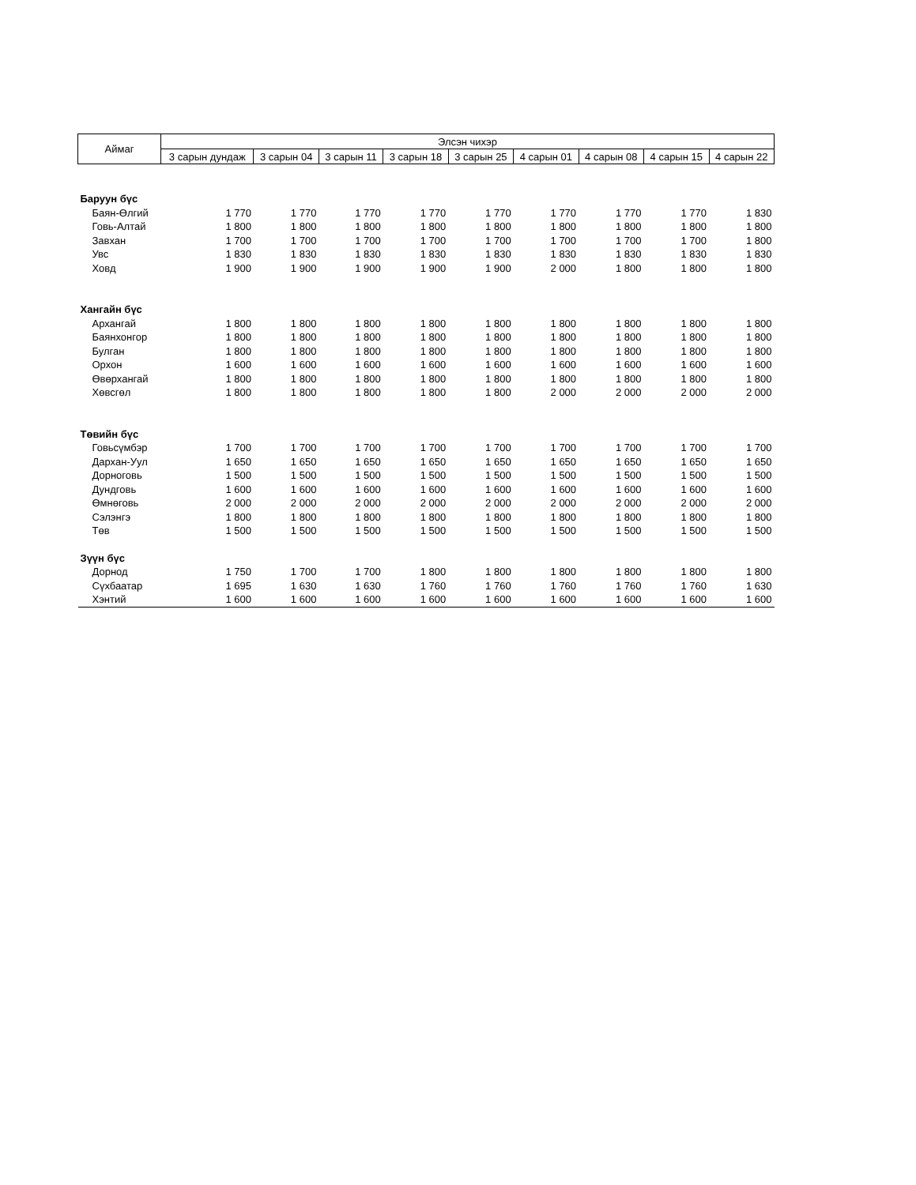| Аймаг | Элсэн чихэр | | | | | | | | |
| --- | --- | --- | --- | --- | --- | --- | --- | --- | --- |
| | 3 сарын дундаж | 3 сарын 04 | 3 сарын 11 | 3 сарын 18 | 3 сарын 25 | 4 сарын 01 | 4 сарын 08 | 4 сарын 15 | 4 сарын 22 |
| Баруун бүс | | | | | | | | | |
| Баян-Өлгий | 1 770 | 1 770 | 1 770 | 1 770 | 1 770 | 1 770 | 1 770 | 1 770 | 1 830 |
| Говь-Алтай | 1 800 | 1 800 | 1 800 | 1 800 | 1 800 | 1 800 | 1 800 | 1 800 | 1 800 |
| Завхан | 1 700 | 1 700 | 1 700 | 1 700 | 1 700 | 1 700 | 1 700 | 1 700 | 1 800 |
| Увс | 1 830 | 1 830 | 1 830 | 1 830 | 1 830 | 1 830 | 1 830 | 1 830 | 1 830 |
| Ховд | 1 900 | 1 900 | 1 900 | 1 900 | 1 900 | 2 000 | 1 800 | 1 800 | 1 800 |
| Хангайн бүс | | | | | | | | | |
| Архангай | 1 800 | 1 800 | 1 800 | 1 800 | 1 800 | 1 800 | 1 800 | 1 800 | 1 800 |
| Баянхонгор | 1 800 | 1 800 | 1 800 | 1 800 | 1 800 | 1 800 | 1 800 | 1 800 | 1 800 |
| Булган | 1 800 | 1 800 | 1 800 | 1 800 | 1 800 | 1 800 | 1 800 | 1 800 | 1 800 |
| Орхон | 1 600 | 1 600 | 1 600 | 1 600 | 1 600 | 1 600 | 1 600 | 1 600 | 1 600 |
| Өвөрхангай | 1 800 | 1 800 | 1 800 | 1 800 | 1 800 | 1 800 | 1 800 | 1 800 | 1 800 |
| Хөвсгөл | 1 800 | 1 800 | 1 800 | 1 800 | 1 800 | 2 000 | 2 000 | 2 000 | 2 000 |
| Төвийн бүс | | | | | | | | | |
| Говьсүмбэр | 1 700 | 1 700 | 1 700 | 1 700 | 1 700 | 1 700 | 1 700 | 1 700 | 1 700 |
| Дархан-Уул | 1 650 | 1 650 | 1 650 | 1 650 | 1 650 | 1 650 | 1 650 | 1 650 | 1 650 |
| Дорноговь | 1 500 | 1 500 | 1 500 | 1 500 | 1 500 | 1 500 | 1 500 | 1 500 | 1 500 |
| Дундговь | 1 600 | 1 600 | 1 600 | 1 600 | 1 600 | 1 600 | 1 600 | 1 600 | 1 600 |
| Өмнөговь | 2 000 | 2 000 | 2 000 | 2 000 | 2 000 | 2 000 | 2 000 | 2 000 | 2 000 |
| Сэлэнгэ | 1 800 | 1 800 | 1 800 | 1 800 | 1 800 | 1 800 | 1 800 | 1 800 | 1 800 |
| Төв | 1 500 | 1 500 | 1 500 | 1 500 | 1 500 | 1 500 | 1 500 | 1 500 | 1 500 |
| Зүүн бүс | | | | | | | | | |
| Дорнод | 1 750 | 1 700 | 1 700 | 1 800 | 1 800 | 1 800 | 1 800 | 1 800 | 1 800 |
| Сүхбаатар | 1 695 | 1 630 | 1 630 | 1 760 | 1 760 | 1 760 | 1 760 | 1 760 | 1 630 |
| Хэнтий | 1 600 | 1 600 | 1 600 | 1 600 | 1 600 | 1 600 | 1 600 | 1 600 | 1 600 |